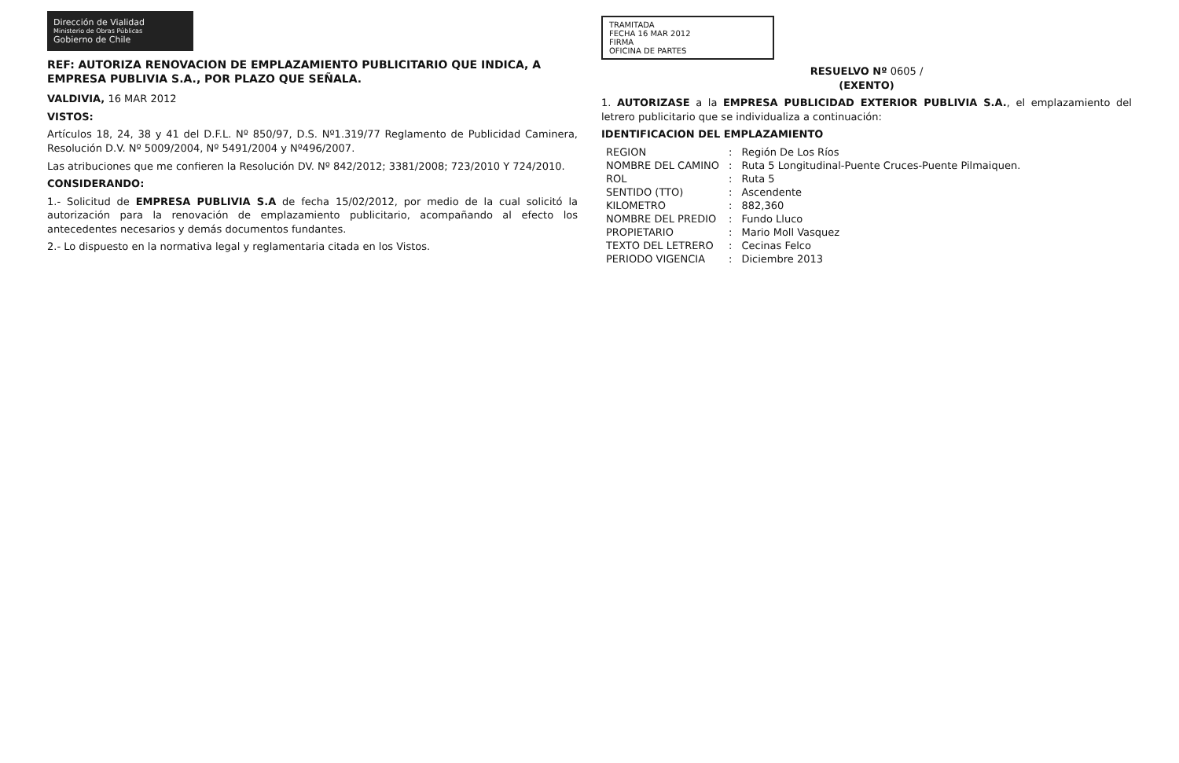Dirección de Vialidad
Ministerio de Obras Públicas
Gobierno de Chile
REF: AUTORIZA RENOVACION DE EMPLAZAMIENTO PUBLICITARIO QUE INDICA, A EMPRESA PUBLIVIA S.A., POR PLAZO QUE SEÑALA.
VALDIVIA, 16 MAR 2012
VISTOS:
Artículos 18, 24, 38 y 41 del D.F.L. Nº 850/97, D.S. Nº1.319/77 Reglamento de Publicidad Caminera, Resolución D.V. Nº 5009/2004, Nº 5491/2004 y Nº496/2007.
Las atribuciones que me confieren la Resolución DV. Nº 842/2012; 3381/2008; 723/2010 Y 724/2010.
CONSIDERANDO:
1.- Solicitud de EMPRESA PUBLIVIA S.A de fecha 15/02/2012, por medio de la cual solicitó la autorización para la renovación de emplazamiento publicitario, acompañando al efecto los antecedentes necesarios y demás documentos fundantes.
2.- Lo dispuesto en la normativa legal y reglamentaria citada en los Vistos.
TRAMITADA
FECHA 16 MAR 2012
FIRMA
OFICINA DE PARTES
RESUELVO Nº 0605 /
(EXENTO)
1. AUTORIZASE a la EMPRESA PUBLICIDAD EXTERIOR PUBLIVIA S.A., el emplazamiento del letrero publicitario que se individualiza a continuación:
IDENTIFICACION DEL EMPLAZAMIENTO
| REGION | : | Región De Los Ríos |
| NOMBRE DEL CAMINO | : | Ruta 5 Longitudinal-Puente Cruces-Puente Pilmaiquen. |
| ROL | : | Ruta 5 |
| SENTIDO (TTO) | : | Ascendente |
| KILOMETRO | : | 882,360 |
| NOMBRE DEL PREDIO | : | Fundo Lluco |
| PROPIETARIO | : | Mario Moll Vasquez |
| TEXTO DEL LETRERO | : | Cecinas Felco |
| PERIODO VIGENCIA | : | Diciembre 2013 |